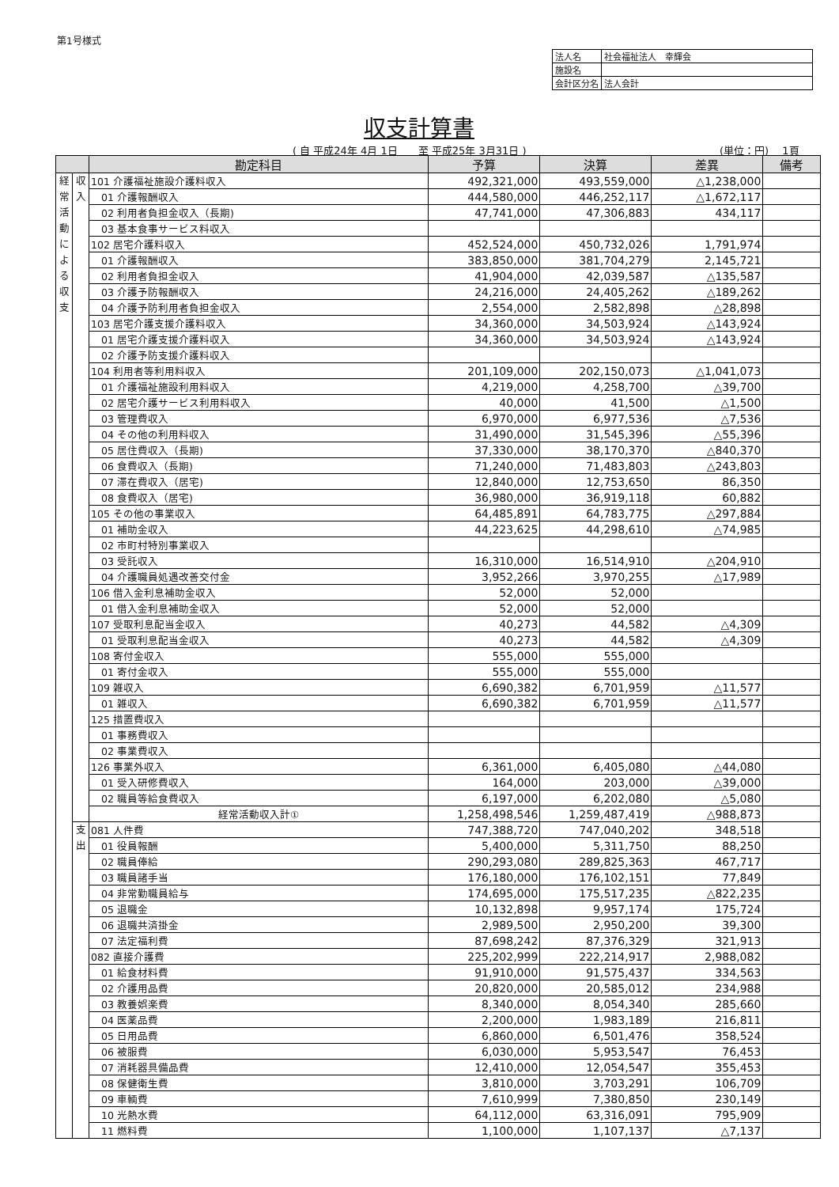第1号様式
| 法人名 | 社会福祉法人 幸輝会 |
| 施設名 | |
| 会計区分名 | 法人会計 |
収支計算書
( 自 平成24年 4月 1日　　至 平成25年 3月31日 )
(単位：円)　 1頁
| | | 勘定科目 | 予算 | 決算 | 差異 | 備考 |
| --- | --- | --- | --- | --- | --- | --- |
| 経 常 活 動 に よ る 収 支 | 収 入 | 101 介護福祉施設介護料収入 | 492,321,000 | 493,559,000 | △1,238,000 | |
| | | 01 介護報酬収入 | 444,580,000 | 446,252,117 | △1,672,117 | |
| | | 02 利用者負担金収入（長期) | 47,741,000 | 47,306,883 | 434,117 | |
| | | 03 基本食事サービス料収入 | | | | |
| | | 102 居宅介護料収入 | 452,524,000 | 450,732,026 | 1,791,974 | |
| | | 01 介護報酬収入 | 383,850,000 | 381,704,279 | 2,145,721 | |
| | | 02 利用者負担金収入 | 41,904,000 | 42,039,587 | △135,587 | |
| | | 03 介護予防報酬収入 | 24,216,000 | 24,405,262 | △189,262 | |
| | | 04 介護予防利用者負担金収入 | 2,554,000 | 2,582,898 | △28,898 | |
| | | 103 居宅介護支援介護料収入 | 34,360,000 | 34,503,924 | △143,924 | |
| | | 01 居宅介護支援介護料収入 | 34,360,000 | 34,503,924 | △143,924 | |
| | | 02 介護予防支援介護料収入 | | | | |
| | | 104 利用者等利用料収入 | 201,109,000 | 202,150,073 | △1,041,073 | |
| | | 01 介護福祉施設利用料収入 | 4,219,000 | 4,258,700 | △39,700 | |
| | | 02 居宅介護サービス利用料収入 | 40,000 | 41,500 | △1,500 | |
| | | 03 管理費収入 | 6,970,000 | 6,977,536 | △7,536 | |
| | | 04 その他の利用料収入 | 31,490,000 | 31,545,396 | △55,396 | |
| | | 05 居住費収入（長期) | 37,330,000 | 38,170,370 | △840,370 | |
| | | 06 食費収入（長期) | 71,240,000 | 71,483,803 | △243,803 | |
| | | 07 滞在費収入（居宅) | 12,840,000 | 12,753,650 | 86,350 | |
| | | 08 食費収入（居宅) | 36,980,000 | 36,919,118 | 60,882 | |
| | | 105 その他の事業収入 | 64,485,891 | 64,783,775 | △297,884 | |
| | | 01 補助金収入 | 44,223,625 | 44,298,610 | △74,985 | |
| | | 02 市町村特別事業収入 | | | | |
| | | 03 受託収入 | 16,310,000 | 16,514,910 | △204,910 | |
| | | 04 介護職員処遇改善交付金 | 3,952,266 | 3,970,255 | △17,989 | |
| | | 106 借入金利息補助金収入 | 52,000 | 52,000 | | |
| | | 01 借入金利息補助金収入 | 52,000 | 52,000 | | |
| | | 107 受取利息配当金収入 | 40,273 | 44,582 | △4,309 | |
| | | 01 受取利息配当金収入 | 40,273 | 44,582 | △4,309 | |
| | | 108 寄付金収入 | 555,000 | 555,000 | | |
| | | 01 寄付金収入 | 555,000 | 555,000 | | |
| | | 109 雑収入 | 6,690,382 | 6,701,959 | △11,577 | |
| | | 01 雑収入 | 6,690,382 | 6,701,959 | △11,577 | |
| | | 125 措置費収入 | | | | |
| | | 01 事務費収入 | | | | |
| | | 02 事業費収入 | | | | |
| | | 126 事業外収入 | 6,361,000 | 6,405,080 | △44,080 | |
| | | 01 受入研修費収入 | 164,000 | 203,000 | △39,000 | |
| | | 02 職員等給食費収入 | 6,197,000 | 6,202,080 | △5,080 | |
| | | 経常活動収入計① | 1,258,498,546 | 1,259,487,419 | △988,873 | |
| | 支 出 | 081 人件費 | 747,388,720 | 747,040,202 | 348,518 | |
| | | 01 役員報酬 | 5,400,000 | 5,311,750 | 88,250 | |
| | | 02 職員俸給 | 290,293,080 | 289,825,363 | 467,717 | |
| | | 03 職員諸手当 | 176,180,000 | 176,102,151 | 77,849 | |
| | | 04 非常勤職員給与 | 174,695,000 | 175,517,235 | △822,235 | |
| | | 05 退職金 | 10,132,898 | 9,957,174 | 175,724 | |
| | | 06 退職共済掛金 | 2,989,500 | 2,950,200 | 39,300 | |
| | | 07 法定福利費 | 87,698,242 | 87,376,329 | 321,913 | |
| | | 082 直接介護費 | 225,202,999 | 222,214,917 | 2,988,082 | |
| | | 01 給食材料費 | 91,910,000 | 91,575,437 | 334,563 | |
| | | 02 介護用品費 | 20,820,000 | 20,585,012 | 234,988 | |
| | | 03 教養娯楽費 | 8,340,000 | 8,054,340 | 285,660 | |
| | | 04 医薬品費 | 2,200,000 | 1,983,189 | 216,811 | |
| | | 05 日用品費 | 6,860,000 | 6,501,476 | 358,524 | |
| | | 06 被服費 | 6,030,000 | 5,953,547 | 76,453 | |
| | | 07 消耗器具備品費 | 12,410,000 | 12,054,547 | 355,453 | |
| | | 08 保健衛生費 | 3,810,000 | 3,703,291 | 106,709 | |
| | | 09 車輌費 | 7,610,999 | 7,380,850 | 230,149 | |
| | | 10 光熱水費 | 64,112,000 | 63,316,091 | 795,909 | |
| | | 11 燃料費 | 1,100,000 | 1,107,137 | △7,137 | |